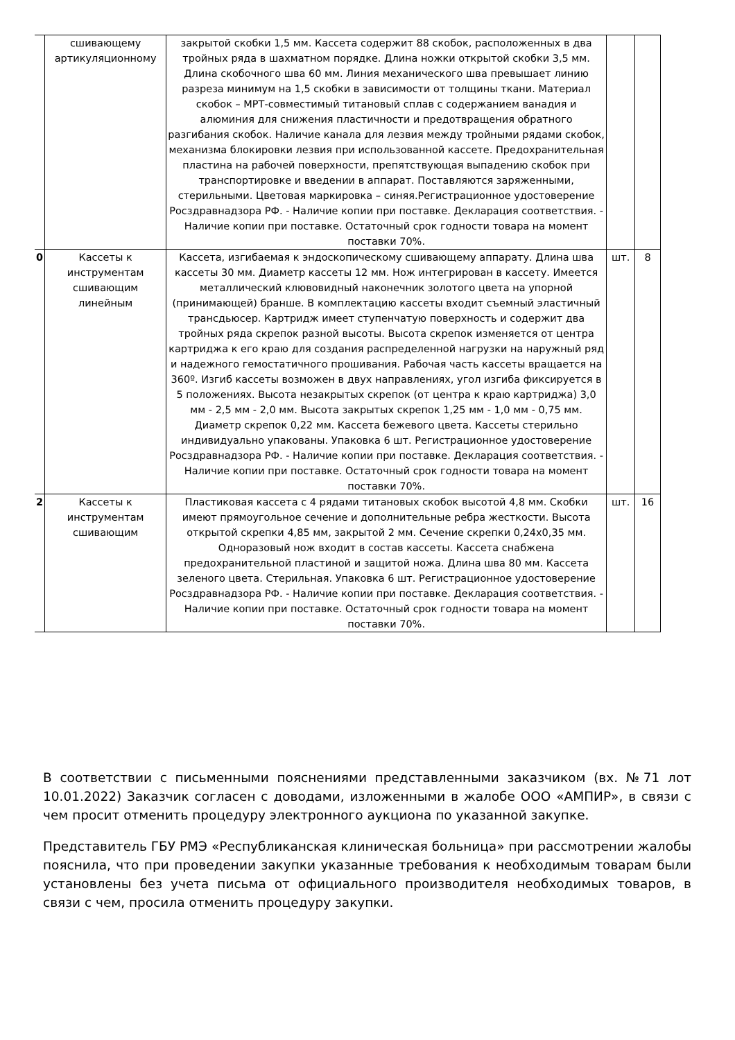| | сшивающему артикуляционному | закрытой скобки 1,5 мм. Кассета содержит 88 скобок, расположенных в два тройных ряда в шахматном порядке. Длина ножки открытой скобки 3,5 мм. Длина скобочного шва 60 мм. Линия механического шва превышает линию разреза минимум на 1,5 скобки в зависимости от толщины ткани. Материал скобок – МРТ-совместимый титановый сплав с содержанием ванадия и алюминия для снижения пластичности и предотвращения обратного разгибания скобок. Наличие канала для лезвия между тройными рядами скобок, механизма блокировки лезвия при использованной кассете. Предохранительная пластина на рабочей поверхности, препятствующая выпадению скобок при транспортировке и введении в аппарат. Поставляются заряженными, стерильными. Цветовая маркировка – синяя.Регистрационное удостоверение Росздравнадзора РФ. - Наличие копии при поставке. Декларация соответствия. - Наличие копии при поставке. Остаточный срок годности товара на момент поставки 70%. | | |
| 0 | Кассеты к инструментам сшивающим линейным | Кассета, изгибаемая к эндоскопическому сшивающему аппарату. Длина шва кассеты 30 мм. Диаметр кассеты 12 мм. Нож интегрирован в кассету. Имеется металлический клювовидный наконечник золотого цвета на упорной (принимающей) бранше. В комплектацию кассеты входит съемный эластичный трансдьюсер. Картридж имеет ступенчатую поверхность и содержит два тройных ряда скрепок разной высоты. Высота скрепок изменяется от центра картриджа к его краю для создания распределенной нагрузки на наружный ряд и надежного гемостатичного прошивания. Рабочая часть кассеты вращается на 360º. Изгиб кассеты возможен в двух направлениях, угол изгиба фиксируется в 5 положениях. Высота незакрытых скрепок (от центра к краю картриджа) 3,0 мм - 2,5 мм - 2,0 мм. Высота закрытых скрепок 1,25 мм - 1,0 мм - 0,75 мм. Диаметр скрепок 0,22 мм. Кассета бежевого цвета. Кассеты стерильно индивидуально упакованы. Упаковка 6 шт. Регистрационное удостоверение Росздравнадзора РФ. - Наличие копии при поставке. Декларация соответствия. - Наличие копии при поставке. Остаточный срок годности товара на момент поставки 70%. | шт. | 8 |
| 2 | Кассеты к инструментам сшивающим | Пластиковая кассета с 4 рядами титановых скобок высотой 4,8 мм. Скобки имеют прямоугольное сечение и дополнительные ребра жесткости. Высота открытой скрепки 4,85 мм, закрытой 2 мм. Сечение скрепки 0,24х0,35 мм. Одноразовый нож входит в состав кассеты. Кассета снабжена предохранительной пластиной и защитой ножа. Длина шва 80 мм. Кассета зеленого цвета. Стерильная. Упаковка 6 шт. Регистрационное удостоверение Росздравнадзора РФ. - Наличие копии при поставке. Декларация соответствия. - Наличие копии при поставке. Остаточный срок годности товара на момент поставки 70%. | шт. | 16 |
В соответствии с письменными пояснениями представленными заказчиком (вх. №71 лот 10.01.2022) Заказчик согласен с доводами, изложенными в жалобе ООО «АМПИР», в связи с чем просит отменить процедуру электронного аукциона по указанной закупке.
Представитель ГБУ РМЭ «Республиканская клиническая больница» при рассмотрении жалобы пояснила, что при проведении закупки указанные требования к необходимым товарам были установлены без учета письма от официального производителя необходимых товаров, в связи с чем, просила отменить процедуру закупки.